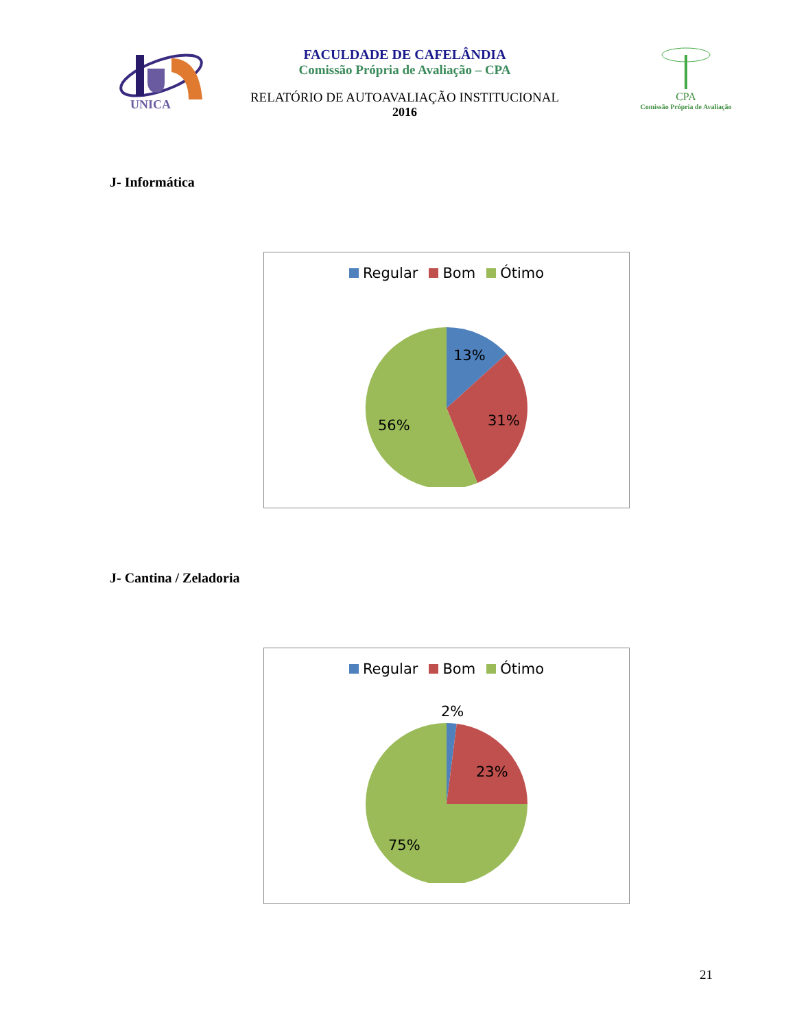UNICA
FACULDADE DE CAFELÂNDIA
Comissão Própria de Avaliação – CPA
RELATÓRIO DE AUTOAVALIAÇÃO INSTITUCIONAL
2016
CPA
Comissão Própria de Avaliação
J- Informática
Regular Bom Ótimo
13%
31%
56%
J- Cantina / Zeladoria
Regular Bom Ótimo
2%
23%
75%
21